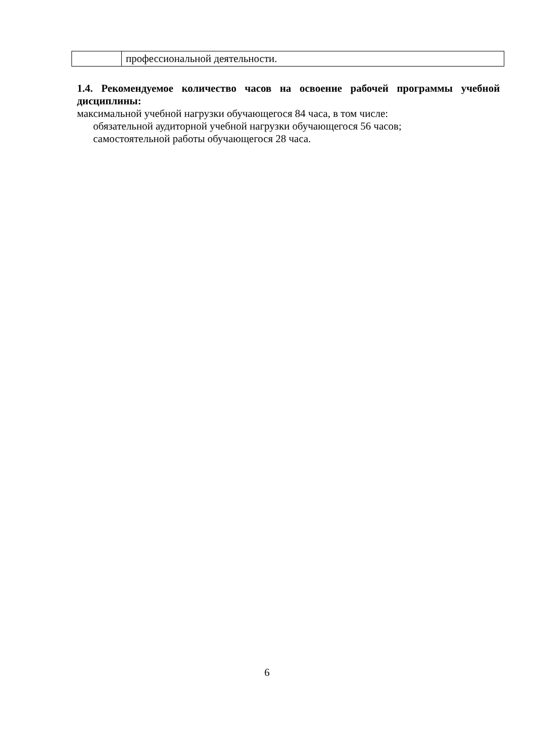| | профессиональной деятельности. |
1.4. Рекомендуемое количество часов на освоение рабочей программы учебной дисциплины:
максимальной учебной нагрузки обучающегося 84 часа, в том числе:
обязательной аудиторной учебной нагрузки обучающегося 56 часов;
самостоятельной работы обучающегося 28 часа.
6